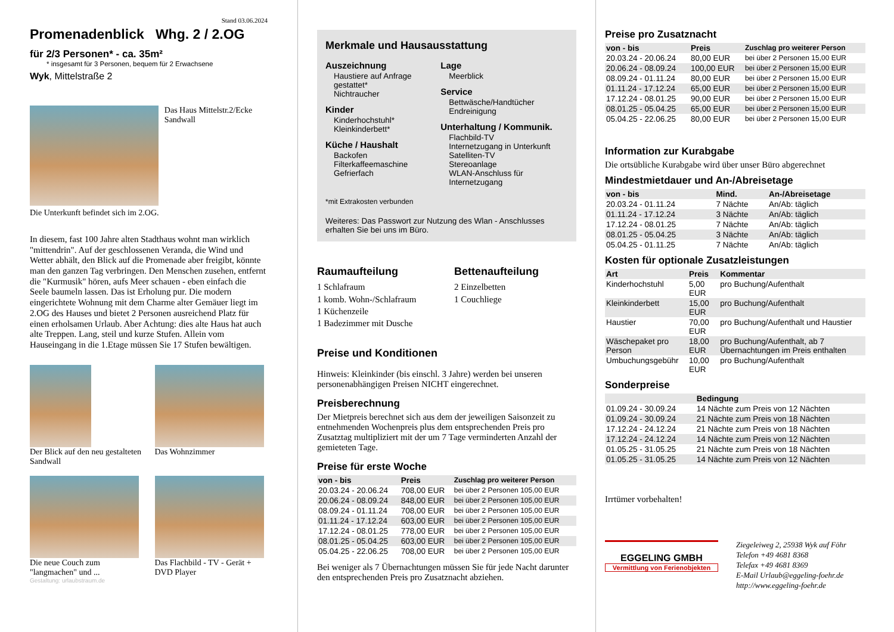Stand 03.06.2024
Promenadenblick Whg. 2 / 2.OG
für 2/3 Personen* - ca. 35m²
* insgesamt für 3 Personen, bequem für 2 Erwachsene
Wyk, Mittelstraße 2
Das Haus Mittelstr.2/Ecke Sandwall
Die Unterkunft befindet sich im 2.OG.
In diesem, fast 100 Jahre alten Stadthaus wohnt man wirklich "mittendrin". Auf der geschlossenen Veranda, die Wind und Wetter abhält, den Blick auf die Promenade aber freigibt, könnte man den ganzen Tag verbringen. Den Menschen zusehen, entfernt die "Kurmusik" hören, aufs Meer schauen - eben einfach die Seele baumeln lassen. Das ist Erholung pur. Die modern eingerichtete Wohnung mit dem Charme alter Gemäuer liegt im 2.OG des Hauses und bietet 2 Personen ausreichend Platz für einen erholsamen Urlaub. Aber Achtung: dies alte Haus hat auch alte Treppen. Lang, steil und kurze Stufen. Allein vom Hauseingang in die 1.Etage müssen Sie 17 Stufen bewältigen.
Der Blick auf den neu gestalteten Sandwall
Das Wohnzimmer
Die neue Couch zum "langmachen" und ...
Das Flachbild - TV - Gerät + DVD Player
Gestaltung: urlaubstraum.de
Merkmale und Hausausstattung
Auszeichnung
Haustiere auf Anfrage gestattet*
Nichtraucher
Kinder
Kinderhochstuhl*
Kleinkinderbett*
Küche / Haushalt
Backofen
Filterkaffeemaschine
Gefrierfach
Lage
Meerblick
Service
Bettwäsche/Handtücher
Endreinigung
Unterhaltung / Kommunik.
Flachbild-TV
Internetzugang in Unterkunft
Satelliten-TV
Stereoanlage
WLAN-Anschluss für Internetzugang
*mit Extrakosten verbunden
Weiteres: Das Passwort zur Nutzung des Wlan - Anschlusses erhalten Sie bei uns im Büro.
Raumaufteilung
1 Schlafraum
1 komb. Wohn-/Schlafraum
1 Küchenzeile
1 Badezimmer mit Dusche
Bettenaufteilung
2 Einzelbetten
1 Couchliege
Preise und Konditionen
Hinweis: Kleinkinder (bis einschl. 3 Jahre) werden bei unseren personenabhängigen Preisen NICHT eingerechnet.
Preisberechnung
Der Mietpreis berechnet sich aus dem der jeweiligen Saisonzeit zu entnehmenden Wochenpreis plus dem entsprechenden Preis pro Zusatztag multipliziert mit der um 7 Tage verminderten Anzahl der gemieteten Tage.
Preise für erste Woche
| von - bis | Preis | Zuschlag pro weiterer Person |
| --- | --- | --- |
| 20.03.24 - 20.06.24 | 708,00 EUR | bei über 2 Personen 105,00 EUR |
| 20.06.24 - 08.09.24 | 848,00 EUR | bei über 2 Personen 105,00 EUR |
| 08.09.24 - 01.11.24 | 708,00 EUR | bei über 2 Personen 105,00 EUR |
| 01.11.24 - 17.12.24 | 603,00 EUR | bei über 2 Personen 105,00 EUR |
| 17.12.24 - 08.01.25 | 778,00 EUR | bei über 2 Personen 105,00 EUR |
| 08.01.25 - 05.04.25 | 603,00 EUR | bei über 2 Personen 105,00 EUR |
| 05.04.25 - 22.06.25 | 708,00 EUR | bei über 2 Personen 105,00 EUR |
Bei weniger als 7 Übernachtungen müssen Sie für jede Nacht darunter den entsprechenden Preis pro Zusatznacht abziehen.
Preise pro Zusatznacht
| von - bis | Preis | Zuschlag pro weiterer Person |
| --- | --- | --- |
| 20.03.24 - 20.06.24 | 80,00 EUR | bei über 2 Personen 15,00 EUR |
| 20.06.24 - 08.09.24 | 100,00 EUR | bei über 2 Personen 15,00 EUR |
| 08.09.24 - 01.11.24 | 80,00 EUR | bei über 2 Personen 15,00 EUR |
| 01.11.24 - 17.12.24 | 65,00 EUR | bei über 2 Personen 15,00 EUR |
| 17.12.24 - 08.01.25 | 90,00 EUR | bei über 2 Personen 15,00 EUR |
| 08.01.25 - 05.04.25 | 65,00 EUR | bei über 2 Personen 15,00 EUR |
| 05.04.25 - 22.06.25 | 80,00 EUR | bei über 2 Personen 15,00 EUR |
Information zur Kurabgabe
Die ortsübliche Kurabgabe wird über unser Büro abgerechnet
Mindestmietdauer und An-/Abreisetage
| von - bis | Mind. | An-/Abreisetage |
| --- | --- | --- |
| 20.03.24 - 01.11.24 | 7 Nächte | An/Ab: täglich |
| 01.11.24 - 17.12.24 | 3 Nächte | An/Ab: täglich |
| 17.12.24 - 08.01.25 | 7 Nächte | An/Ab: täglich |
| 08.01.25 - 05.04.25 | 3 Nächte | An/Ab: täglich |
| 05.04.25 - 01.11.25 | 7 Nächte | An/Ab: täglich |
Kosten für optionale Zusatzleistungen
| Art | Preis | Kommentar |
| --- | --- | --- |
| Kinderhochstuhl | 5,00 EUR | pro Buchung/Aufenthalt |
| Kleinkinderbett | 15,00 EUR | pro Buchung/Aufenthalt |
| Haustier | 70,00 EUR | pro Buchung/Aufenthalt und Haustier |
| Wäschepaket pro Person | 18,00 EUR | pro Buchung/Aufenthalt, ab 7 Übernachtungen im Preis enthalten |
| Umbuchungsgebühr | 10,00 EUR | pro Buchung/Aufenthalt |
Sonderpreise
| | Bedingung |
| --- | --- |
| 01.09.24 - 30.09.24 | 14 Nächte zum Preis von 12 Nächten |
| 01.09.24 - 30.09.24 | 21 Nächte zum Preis von 18 Nächten |
| 17.12.24 - 24.12.24 | 21 Nächte zum Preis von 18 Nächten |
| 17.12.24 - 24.12.24 | 14 Nächte zum Preis von 12 Nächten |
| 01.05.25 - 31.05.25 | 21 Nächte zum Preis von 18 Nächten |
| 01.05.25 - 31.05.25 | 14 Nächte zum Preis von 12 Nächten |
Irrtümer vorbehalten!
EGGELING GMBH
Vermittlung von Ferienobjekten
Ziegeleiweg 2, 25938 Wyk auf Föhr
Telefon +49 4681 8368
Telefax +49 4681 8369
E-Mail Urlaub@eggeling-foehr.de
http://www.eggeling-foehr.de